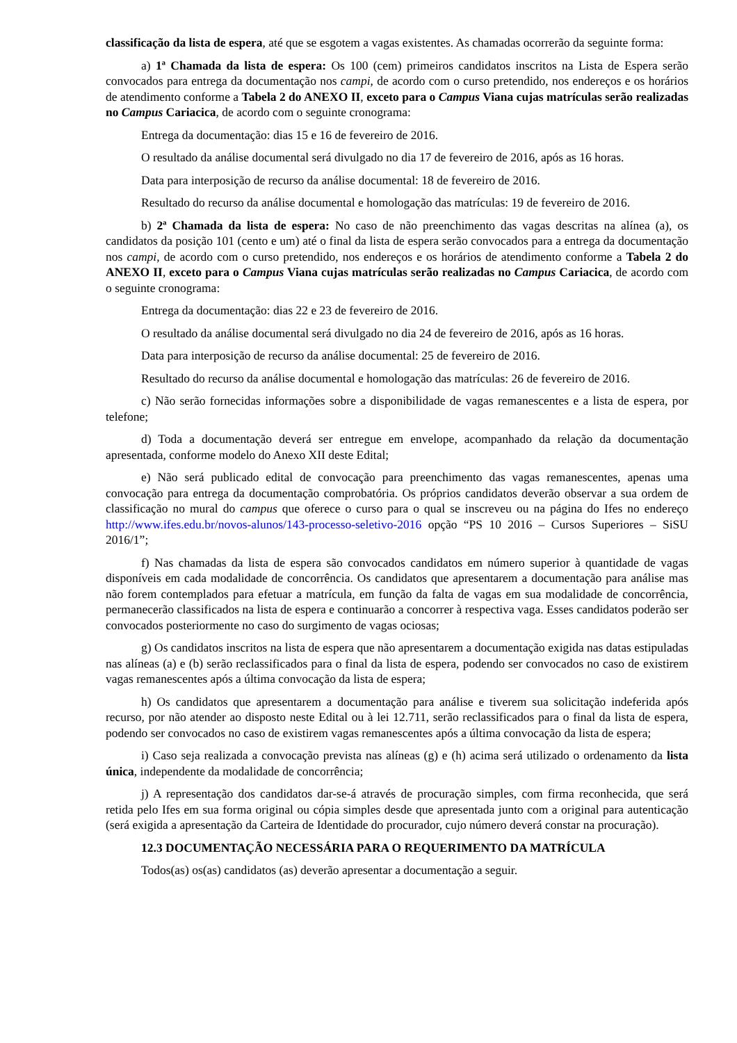classificação da lista de espera, até que se esgotem a vagas existentes. As chamadas ocorrerão da seguinte forma:
a) 1ª Chamada da lista de espera: Os 100 (cem) primeiros candidatos inscritos na Lista de Espera serão convocados para entrega da documentação nos campi, de acordo com o curso pretendido, nos endereços e os horários de atendimento conforme a Tabela 2 do ANEXO II, exceto para o Campus Viana cujas matrículas serão realizadas no Campus Cariacica, de acordo com o seguinte cronograma:
Entrega da documentação: dias 15 e 16 de fevereiro de 2016.
O resultado da análise documental será divulgado no dia 17 de fevereiro de 2016, após as 16 horas.
Data para interposição de recurso da análise documental: 18 de fevereiro de 2016.
Resultado do recurso da análise documental e homologação das matrículas: 19 de fevereiro de 2016.
b) 2ª Chamada da lista de espera: No caso de não preenchimento das vagas descritas na alínea (a), os candidatos da posição 101 (cento e um) até o final da lista de espera serão convocados para a entrega da documentação nos campi, de acordo com o curso pretendido, nos endereços e os horários de atendimento conforme a Tabela 2 do ANEXO II, exceto para o Campus Viana cujas matrículas serão realizadas no Campus Cariacica, de acordo com o seguinte cronograma:
Entrega da documentação: dias 22 e 23 de fevereiro de 2016.
O resultado da análise documental será divulgado no dia 24 de fevereiro de 2016, após as 16 horas.
Data para interposição de recurso da análise documental: 25 de fevereiro de 2016.
Resultado do recurso da análise documental e homologação das matrículas: 26 de fevereiro de 2016.
c) Não serão fornecidas informações sobre a disponibilidade de vagas remanescentes e a lista de espera, por telefone;
d) Toda a documentação deverá ser entregue em envelope, acompanhado da relação da documentação apresentada, conforme modelo do Anexo XII deste Edital;
e) Não será publicado edital de convocação para preenchimento das vagas remanescentes, apenas uma convocação para entrega da documentação comprobatória. Os próprios candidatos deverão observar a sua ordem de classificação no mural do campus que oferece o curso para o qual se inscreveu ou na página do Ifes no endereço http://www.ifes.edu.br/novos-alunos/143-processo-seletivo-2016 opção “PS 10 2016 – Cursos Superiores – SiSU 2016/1”;
f) Nas chamadas da lista de espera são convocados candidatos em número superior à quantidade de vagas disponíveis em cada modalidade de concorrência. Os candidatos que apresentarem a documentação para análise mas não forem contemplados para efetuar a matrícula, em função da falta de vagas em sua modalidade de concorrência, permanecerão classificados na lista de espera e continuarão a concorrer à respectiva vaga. Esses candidatos poderão ser convocados posteriormente no caso do surgimento de vagas ociosas;
g) Os candidatos inscritos na lista de espera que não apresentarem a documentação exigida nas datas estipuladas nas alíneas (a) e (b) serão reclassificados para o final da lista de espera, podendo ser convocados no caso de existirem vagas remanescentes após a última convocação da lista de espera;
h) Os candidatos que apresentarem a documentação para análise e tiverem sua solicitação indeferida após recurso, por não atender ao disposto neste Edital ou à lei 12.711, serão reclassificados para o final da lista de espera, podendo ser convocados no caso de existirem vagas remanescentes após a última convocação da lista de espera;
i) Caso seja realizada a convocação prevista nas alíneas (g) e (h) acima será utilizado o ordenamento da lista única, independente da modalidade de concorrência;
j) A representação dos candidatos dar-se-á através de procuração simples, com firma reconhecida, que será retida pelo Ifes em sua forma original ou cópia simples desde que apresentada junto com a original para autenticação (será exigida a apresentação da Carteira de Identidade do procurador, cujo número deverá constar na procuração).
12.3 DOCUMENTAÇÃO NECESSÁRIA PARA O REQUERIMENTO DA MATRÍCULA
Todos(as) os(as) candidatos (as) deverão apresentar a documentação a seguir.